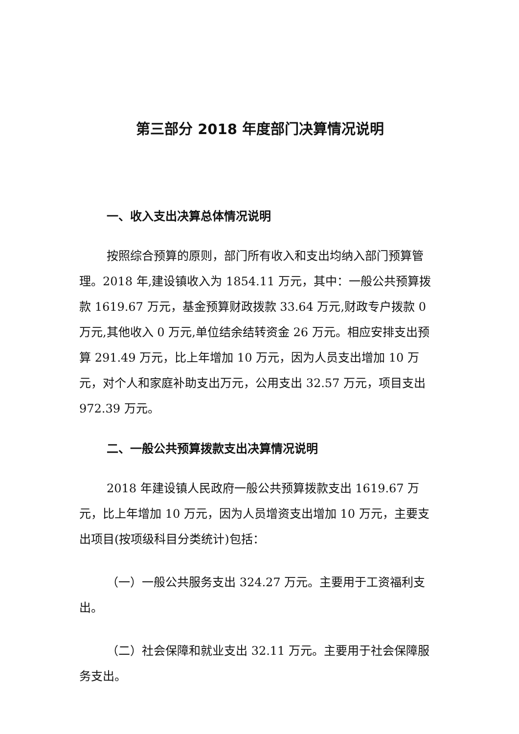第三部分 2018 年度部门决算情况说明
一、收入支出决算总体情况说明
按照综合预算的原则，部门所有收入和支出均纳入部门预算管理。2018 年,建设镇收入为 1854.11 万元，其中：一般公共预算拨款 1619.67 万元，基金预算财政拨款 33.64 万元,财政专户拨款 0 万元,其他收入 0 万元,单位结余结转资金 26 万元。相应安排支出预算 291.49 万元，比上年增加 10 万元，因为人员支出增加 10 万元，对个人和家庭补助支出万元，公用支出 32.57 万元，项目支出 972.39 万元。
二、一般公共预算拨款支出决算情况说明
2018 年建设镇人民政府一般公共预算拨款支出 1619.67 万元，比上年增加 10 万元，因为人员增资支出增加 10 万元，主要支出项目(按项级科目分类统计)包括：
（一）一般公共服务支出 324.27 万元。主要用于工资福利支出。
（二）社会保障和就业支出 32.11 万元。主要用于社会保障服务支出。